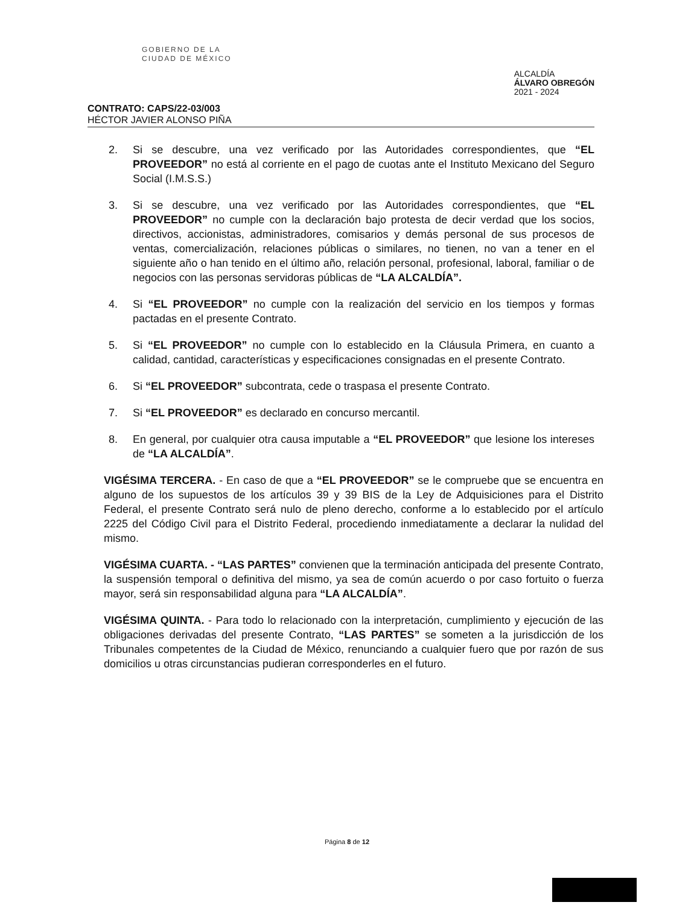GOBIERNO DE LA
CIUDAD DE MÉXICO
ALCALDÍA
ÁLVARO OBREGÓN
2021 - 2024
CONTRATO: CAPS/22-03/003
HÉCTOR JAVIER ALONSO PIÑA
2. Si se descubre, una vez verificado por las Autoridades correspondientes, que “EL PROVEEDOR” no está al corriente en el pago de cuotas ante el Instituto Mexicano del Seguro Social (I.M.S.S.)
3. Si se descubre, una vez verificado por las Autoridades correspondientes, que “EL PROVEEDOR” no cumple con la declaración bajo protesta de decir verdad que los socios, directivos, accionistas, administradores, comisarios y demás personal de sus procesos de ventas, comercialización, relaciones públicas o similares, no tienen, no van a tener en el siguiente año o han tenido en el último año, relación personal, profesional, laboral, familiar o de negocios con las personas servidoras públicas de “LA ALCALDÍA”.
4. Si “EL PROVEEDOR” no cumple con la realización del servicio en los tiempos y formas pactadas en el presente Contrato.
5. Si “EL PROVEEDOR” no cumple con lo establecido en la Cláusula Primera, en cuanto a calidad, cantidad, características y especificaciones consignadas en el presente Contrato.
6. Si “EL PROVEEDOR” subcontrata, cede o traspasa el presente Contrato.
7. Si “EL PROVEEDOR” es declarado en concurso mercantil.
8. En general, por cualquier otra causa imputable a “EL PROVEEDOR” que lesione los intereses de “LA ALCALDÍA”.
VIGÉSIMA TERCERA. - En caso de que a “EL PROVEEDOR” se le compruebe que se encuentra en alguno de los supuestos de los artículos 39 y 39 BIS de la Ley de Adquisiciones para el Distrito Federal, el presente Contrato será nulo de pleno derecho, conforme a lo establecido por el artículo 2225 del Código Civil para el Distrito Federal, procediendo inmediatamente a declarar la nulidad del mismo.
VIGÉSIMA CUARTA. - “LAS PARTES” convienen que la terminación anticipada del presente Contrato, la suspensión temporal o definitiva del mismo, ya sea de común acuerdo o por caso fortuito o fuerza mayor, será sin responsabilidad alguna para “LA ALCALDÍA”.
VIGÉSIMA QUINTA. - Para todo lo relacionado con la interpretación, cumplimiento y ejecución de las obligaciones derivadas del presente Contrato, “LAS PARTES” se someten a la jurisdicción de los Tribunales competentes de la Ciudad de México, renunciando a cualquier fuero que por razón de sus domicilios u otras circunstancias pudieran corresponderles en el futuro.
Página 8 de 12